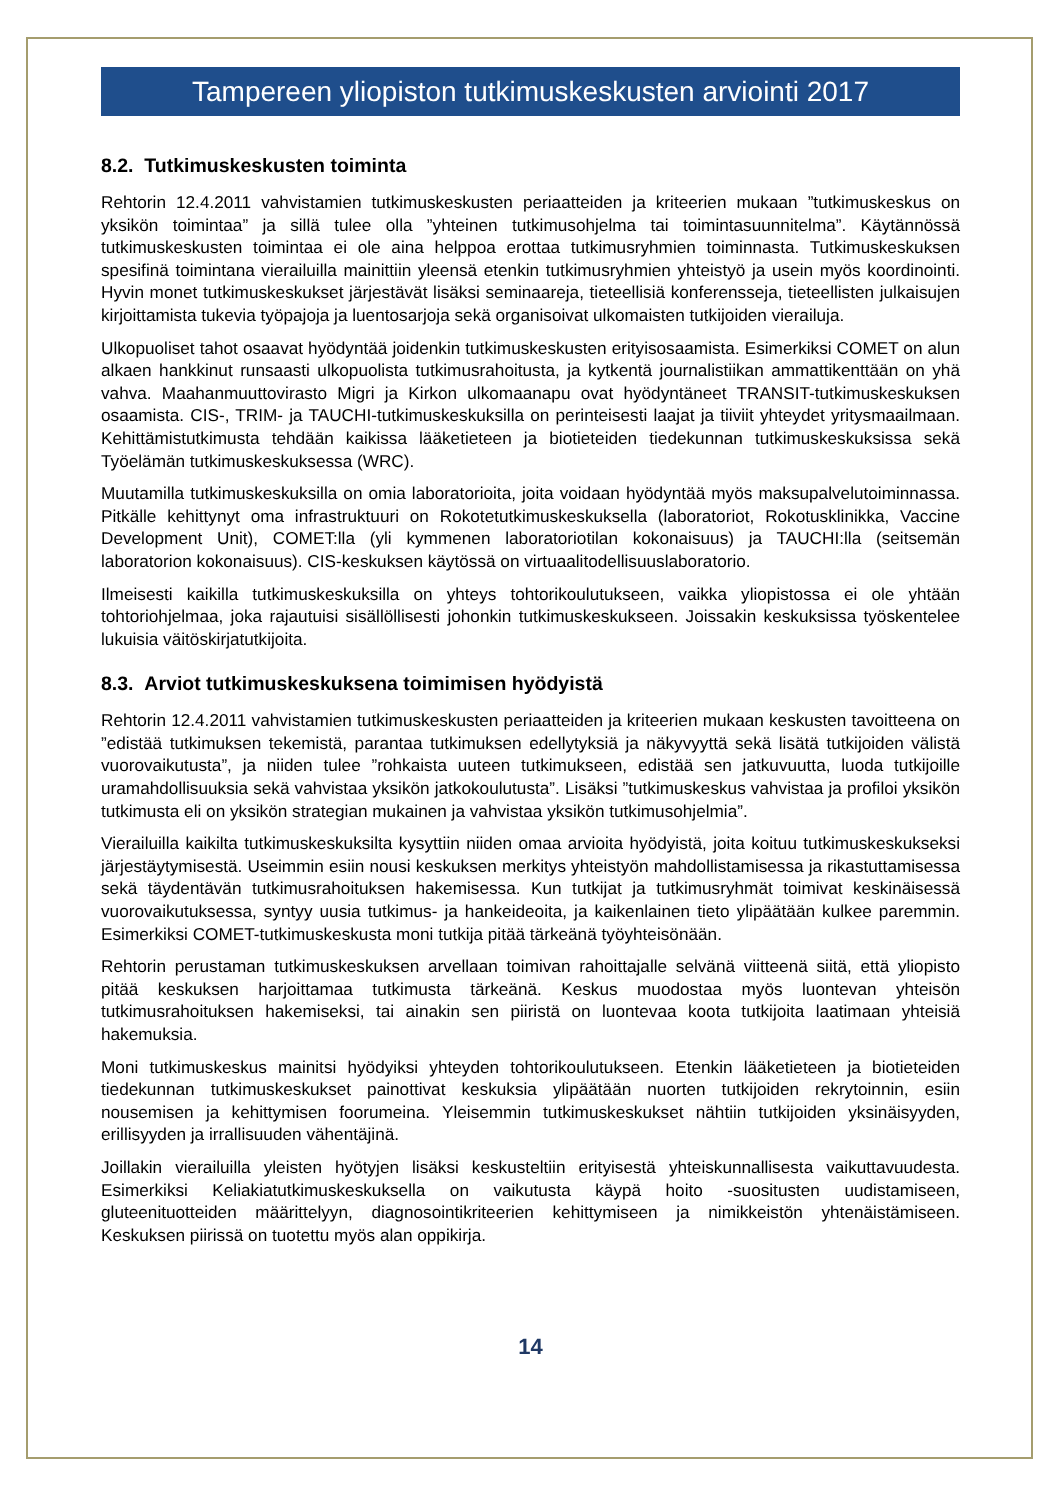Tampereen yliopiston tutkimuskeskusten arviointi 2017
8.2. Tutkimuskeskusten toiminta
Rehtorin 12.4.2011 vahvistamien tutkimuskeskusten periaatteiden ja kriteerien mukaan ”tutkimuskeskus on yksikön toimintaa” ja sillä tulee olla ”yhteinen tutkimusohjelma tai toimintasuunnitelma”. Käytännössä tutkimuskeskusten toimintaa ei ole aina helppoa erottaa tutkimusryhmien toiminnasta. Tutkimuskeskuksen spesifinä toimintana vierailuilla mainittiin yleensä etenkin tutkimusryhmien yhteistyö ja usein myös koordinointi. Hyvin monet tutkimuskeskukset järjestävät lisäksi seminaareja, tieteellisiä konferensseja, tieteellisten julkaisujen kirjoittamista tukevia työpajoja ja luentosarjoja sekä organisoivat ulkomaisten tutkijoiden vierailuja.
Ulkopuoliset tahot osaavat hyödyntää joidenkin tutkimuskeskusten erityisosaamista. Esimerkiksi COMET on alun alkaen hankkinut runsaasti ulkopuolista tutkimusrahoitusta, ja kytkentä journalistiikan ammattikenttään on yhä vahva. Maahanmuuttovirasto Migri ja Kirkon ulkomaanapu ovat hyödyntäneet TRANSIT-tutkimuskeskuksen osaamista. CIS-, TRIM- ja TAUCHI-tutkimuskeskuksilla on perinteisesti laajat ja tiiviit yhteydet yritysmaailmaan. Kehittämistutkimusta tehdään kaikissa lääketieteen ja biotieteiden tiedekunnan tutkimuskeskuksissa sekä Työelämän tutkimuskeskuksessa (WRC).
Muutamilla tutkimuskeskuksilla on omia laboratorioita, joita voidaan hyödyntää myös maksupalvelutoiminnassa. Pitkälle kehittynyt oma infrastruktuuri on Rokotetutkimuskeskuksella (laboratoriot, Rokotusklinikka, Vaccine Development Unit), COMET:lla (yli kymmenen laboratoriotilan kokonaisuus) ja TAUCHI:lla (seitsemän laboratorion kokonaisuus). CIS-keskuksen käytössä on virtuaalitodellisuuslaboratorio.
Ilmeisesti kaikilla tutkimuskeskuksilla on yhteys tohtorikoulutukseen, vaikka yliopistossa ei ole yhtään tohtoriohjelmaa, joka rajautuisi sisällöllisesti johonkin tutkimuskeskukseen. Joissakin keskuksissa työskentelee lukuisia väitöskirjatutkijoita.
8.3. Arviot tutkimuskeskuksena toimimisen hyödyistä
Rehtorin 12.4.2011 vahvistamien tutkimuskeskusten periaatteiden ja kriteerien mukaan keskusten tavoitteena on ”edistää tutkimuksen tekemistä, parantaa tutkimuksen edellytyksiä ja näkyvyyttä sekä lisätä tutkijoiden välistä vuorovaikutusta”, ja niiden tulee ”rohkaista uuteen tutkimukseen, edistää sen jatkuvuutta, luoda tutkijoille uramahdollisuuksia sekä vahvistaa yksikön jatkokoulutusta”. Lisäksi ”tutkimuskeskus vahvistaa ja profiloi yksikön tutkimusta eli on yksikön strategian mukainen ja vahvistaa yksikön tutkimusohjelmia”.
Vierailuilla kaikilta tutkimuskeskuksilta kysyttiin niiden omaa arvioita hyödyistä, joita koituu tutkimuskeskukseksi järjestäytymisestä. Useimmin esiin nousi keskuksen merkitys yhteistyön mahdollistamisessa ja rikastuttamisessa sekä täydentävän tutkimusrahoituksen hakemisessa. Kun tutkijat ja tutkimusryhmät toimivat keskinäisessä vuorovaikutuksessa, syntyy uusia tutkimus- ja hankeideoita, ja kaikenlainen tieto ylipäätään kulkee paremmin. Esimerkiksi COMET-tutkimuskeskusta moni tutkija pitää tärkeänä työyhteisönään.
Rehtorin perustaman tutkimuskeskuksen arvellaan toimivan rahoittajalle selvänä viitteenä siitä, että yliopisto pitää keskuksen harjoittamaa tutkimusta tärkeänä. Keskus muodostaa myös luontevan yhteisön tutkimusrahoituksen hakemiseksi, tai ainakin sen piiristä on luontevaa koota tutkijoita laatimaan yhteisiä hakemuksia.
Moni tutkimuskeskus mainitsi hyödyiksi yhteyden tohtorikoulutukseen. Etenkin lääketieteen ja biotieteiden tiedekunnan tutkimuskeskukset painottivat keskuksia ylipäätään nuorten tutkijoiden rekrytoinnin, esiin nousemisen ja kehittymisen foorumeina. Yleisemmin tutkimuskeskukset nähtiin tutkijoiden yksinäisyyden, erillisyyden ja irrallisuuden vähentäjinä.
Joillakin vierailuilla yleisten hyötyjen lisäksi keskusteltiin erityisestä yhteiskunnallisesta vaikuttavuudesta. Esimerkiksi Keliakiatutkimuskeskuksella on vaikutusta käypä hoito -suositusten uudistamiseen, gluteenituotteiden määrittelyyn, diagnosointikriteerien kehittymiseen ja nimikkeistön yhtenäistämiseen. Keskuksen piirissä on tuotettu myös alan oppikirja.
14